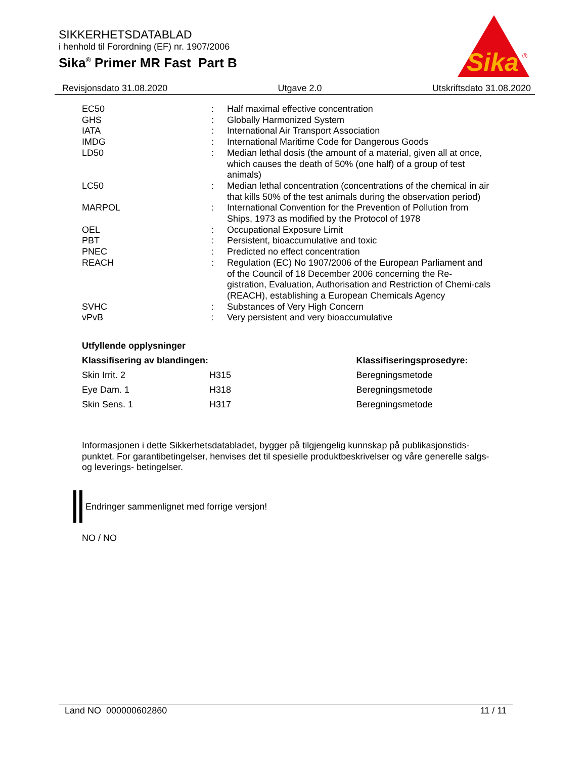SIKKERHETSDATABLAD
i henhold til Forordning (EF) nr. 1907/2006
Sika<sup>®</sup> Primer MR Fast Part B
Sika
®
Revisjonsdato 31.08.2020 Utgave 2.0 Utskriftsdato 31.08.2020
| EC50 | : | Half maximal effective concentration |
| GHS | : | Globally Harmonized System |
| IATA | : | International Air Transport Association |
| IMDG | : | International Maritime Code for Dangerous Goods |
| LD50 | : | Median lethal dosis (the amount of a material, given all at once, which causes the death of 50% (one half) of a group of test animals) |
| LC50 | : | Median lethal concentration (concentrations of the chemical in air that kills 50% of the test animals during the observation period) |
| MARPOL | : | International Convention for the Prevention of Pollution from Ships, 1973 as modified by the Protocol of 1978 |
| OEL | : | Occupational Exposure Limit |
| PBT | : | Persistent, bioaccumulative and toxic |
| PNEC | : | Predicted no effect concentration |
| REACH | : | Regulation (EC) No 1907/2006 of the European Parliament and of the Council of 18 December 2006 concerning the Re-gistration, Evaluation, Authorisation and Restriction of Chemi-cals (REACH), establishing a European Chemicals Agency |
| SVHC | : | Substances of Very High Concern |
| vPvB | : | Very persistent and very bioaccumulative |
Utfyllende opplysninger
| Klassifisering av blandingen: | | Klassifiseringsprosedyre: |
| --- | --- | --- |
| Skin Irrit. 2 | H315 | Beregningsmetode |
| Eye Dam. 1 | H318 | Beregningsmetode |
| Skin Sens. 1 | H317 | Beregningsmetode |
Informasjonen i dette Sikkerhetsdatabladet, bygger på tilgjengelig kunnskap på publikasjonstids-punktet. For garantibetingelser, henvises det til spesielle produktbeskrivelser og våre generelle salgs- og leverings- betingelser.
Endringer sammenlignet med forrige versjon!
NO / NO
Land NO 000000602860 11 / 11